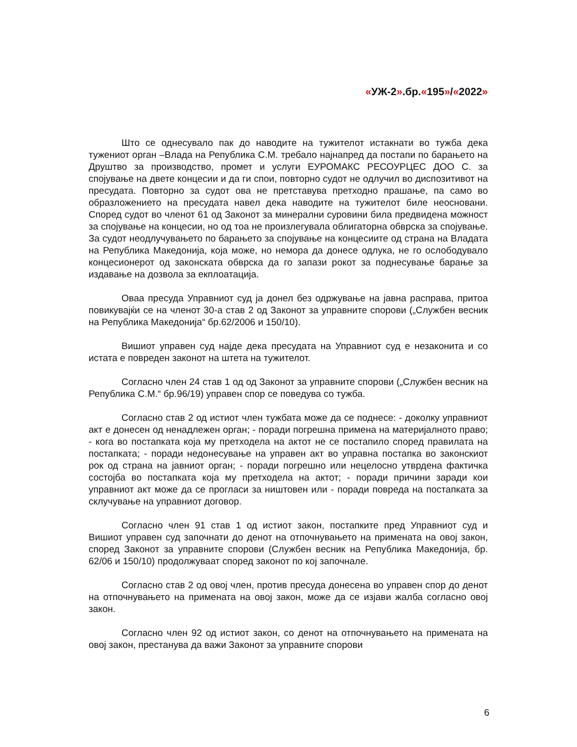«УЖ-2».бр.«195»/«2022»
Што се однесувало пак до наводите на тужителот истакнати во тужба дека тужениот орган –Влада на Република С.М. требало најнапред да постапи по барањето на Друштво за производство, промет и услуги ЕУРОМАКС РЕСОУРЦЕС ДОО С. за спојување на двете концесии и да ги спои, повторно судот не одлучил во диспозитивот на пресудата. Повторно за судот ова не претставува претходно прашање, па само во образложението на пресудата навел дека наводите на тужителот биле неосновани. Според судот во членот 61 од Законот за минерални суровини била предвидена можност за спојување на концесии, но од тоа не произлегувала облигаторна обврска за спојување. За судот неодлучувањето по барањето за спојување на концесиите од страна на Владата на Република Македонија, која може, но немора да донесе одлука, не го ослободувало концесионерот од законската обврска да го запази рокот за поднесување барање за издавање на дозвола за екплоатација.
Оваа пресуда Управниот суд ја донел без одржување на јавна расправа, притоа повикувајќи се на членот 30-а став 2 од Законот за управните спорови („Службен весник на Република Македонија“ бр.62/2006 и 150/10).
Вишиот управен суд најде дека пресудата на Управниот суд е незаконита и со истата е повреден законот на штета на тужителот.
Согласно член 24 став 1 од од Законот за управните спорови („Службен весник на Република С.М.“ бр.96/19) управен спор се поведува со тужба.
Согласно став 2 од истиот член тужбата може да се поднесе: - доколку управниот акт е донесен од ненадлежен орган; - поради погрешна примена на материјалното право; - кога во постапката која му претходела на актот не се постапило според правилата на постапката; - поради недонесување на управен акт во управна постапка во законскиот рок од страна на јавниот орган; - поради погрешно или нецелосно утврдена фактичка состојба во постапката која му претходела на актот; - поради причини заради кои управниот акт може да се прогласи за ништовен или - поради повреда на постапката за склучување на управниот договор.
Согласно член 91 став 1 од истиот закон, постапките пред Управниот суд и Вишиот управен суд започнати до денот на отпочнувањето на примената на овој закон, според Законот за управните спорови (Службен весник на Република Македонија, бр. 62/06 и 150/10) продолжуваат според законот по кој започнале.
Согласно став 2 од овој член, против пресуда донесена во управен спор до денот на отпочнувањето на примената на овој закон, може да се изјави жалба согласно овој закон.
Согласно член 92 од истиот закон, со денот на отпочнувањето на примената на овој закон, престанува да важи Законот за управните спорови
6